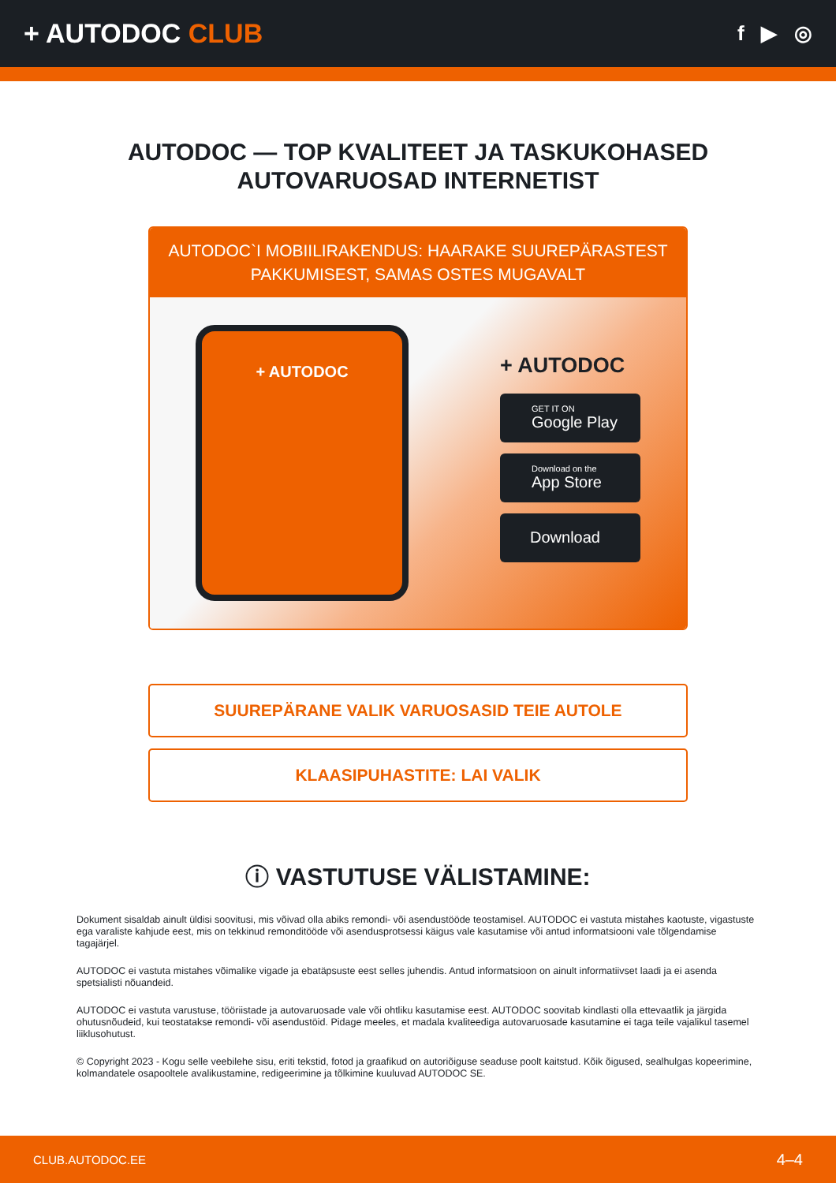+ AUTODOC CLUB
f ▶ ◎
AUTODOC — TOP KVALITEET JA TASKUKOHASED
AUTOVARUOSAD INTERNETIST
AUTODOC`I MOBIILIRAKENDUS: HAARAKE SUUREPÄRASTEST PAKKUMISEST, SAMAS OSTES MUGAVALT
+ AUTODOC
+ AUTODOC
GET IT ON
Google Play
Download on the
App Store
Download
SUUREPÄRANE VALIK VARUOSASID TEIE AUTOLE
KLAASIPUHASTITE: LAI VALIK
ⓘ VASTUTUSE VÄLISTAMINE:
Dokument sisaldab ainult üldisi soovitusi, mis võivad olla abiks remondi- või asendustööde teostamisel. AUTODOC ei vastuta mistahes kaotuste, vigastuste ega varaliste kahjude eest, mis on tekkinud remonditööde või asendusprotsessi käigus vale kasutamise või antud informatsiooni vale tõlgendamise tagajärjel.
AUTODOC ei vastuta mistahes võimalike vigade ja ebatäpsuste eest selles juhendis. Antud informatsioon on ainult informatiivset laadi ja ei asenda spetsialisti nõuandeid.
AUTODOC ei vastuta varustuse, tööriistade ja autovaruosade vale või ohtliku kasutamise eest. AUTODOC soovitab kindlasti olla ettevaatlik ja järgida ohutusnõudeid, kui teostatakse remondi- või asendustöid. Pidage meeles, et madala kvaliteediga autovaruosade kasutamine ei taga teile vajalikul tasemel liiklusohutust.
© Copyright 2023 - Kogu selle veebilehe sisu, eriti tekstid, fotod ja graafikud on autoriõiguse seaduse poolt kaitstud. Kõik õigused, sealhulgas kopeerimine, kolmandatele osapooltele avalikustamine, redigeerimine ja tõlkimine kuuluvad AUTODOC SE.
CLUB.AUTODOC.EE 4–4